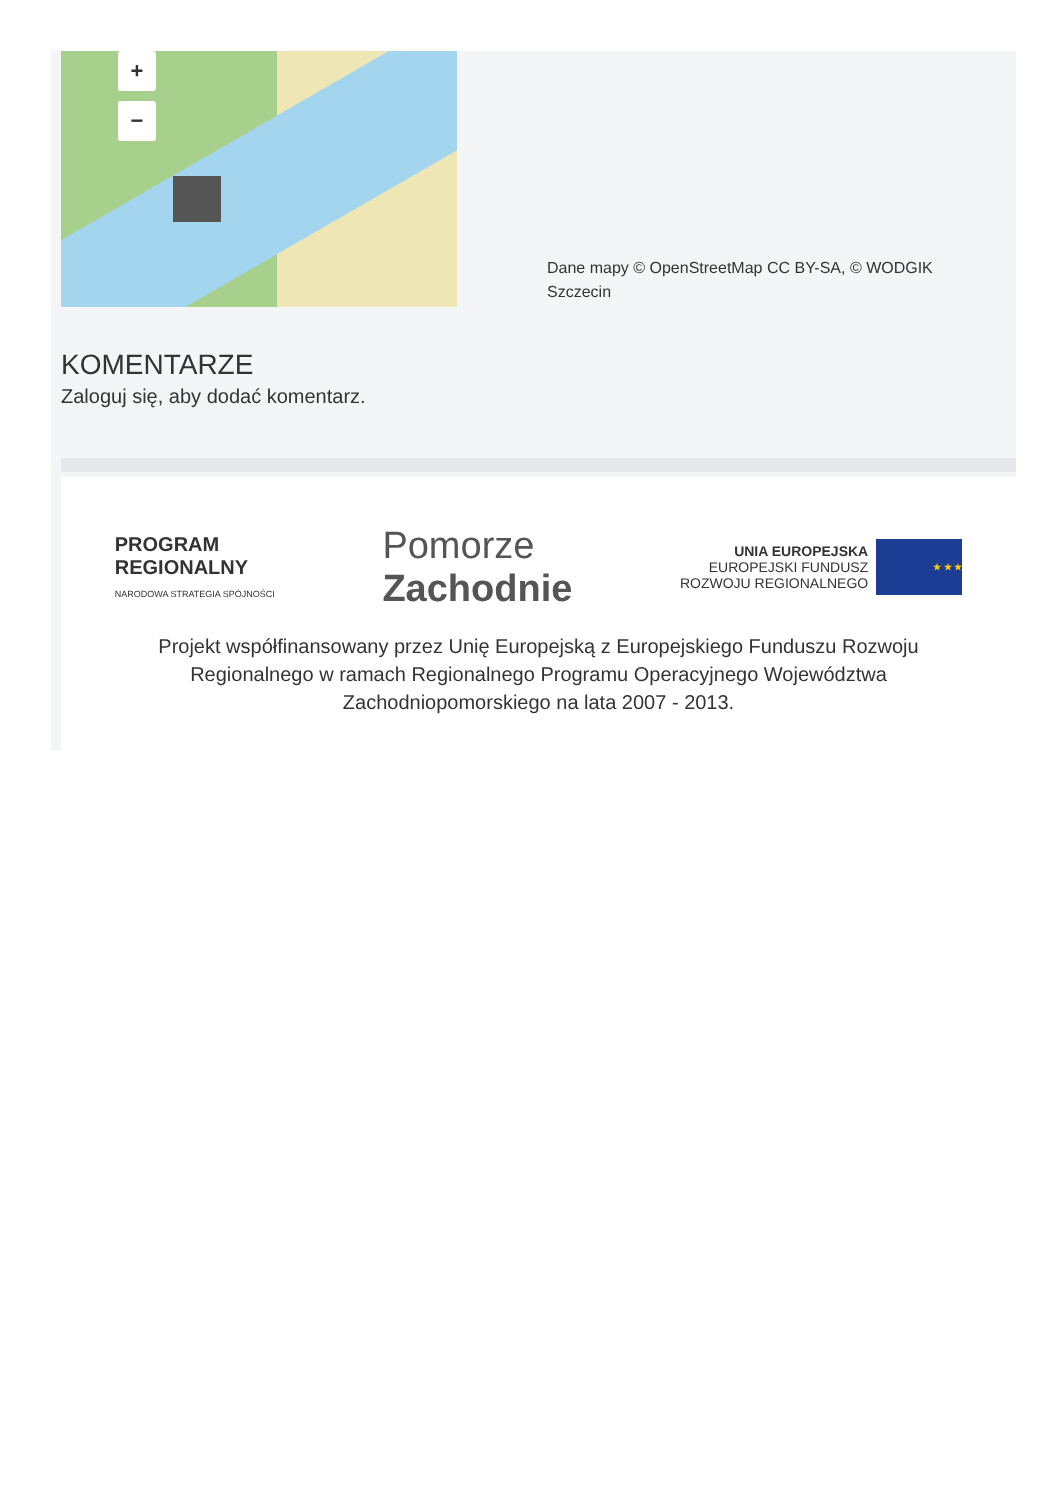+
−
Dane mapy © OpenStreetMap CC BY-SA, © WODGIK Szczecin
KOMENTARZE
Zaloguj się, aby dodać komentarz.
PROGRAM
REGIONALNY
NARODOWA STRATEGIA SPÓJNOŚCI
Pomorze
Zachodnie
UNIA EUROPEJSKA
EUROPEJSKI FUNDUSZ
ROZWOJU REGIONALNEGO
★ ★ ★
Projekt współfinansowany przez Unię Europejską z Europejskiego Funduszu Rozwoju Regionalnego w ramach Regionalnego Programu Operacyjnego Województwa Zachodniopomorskiego na lata 2007 - 2013.